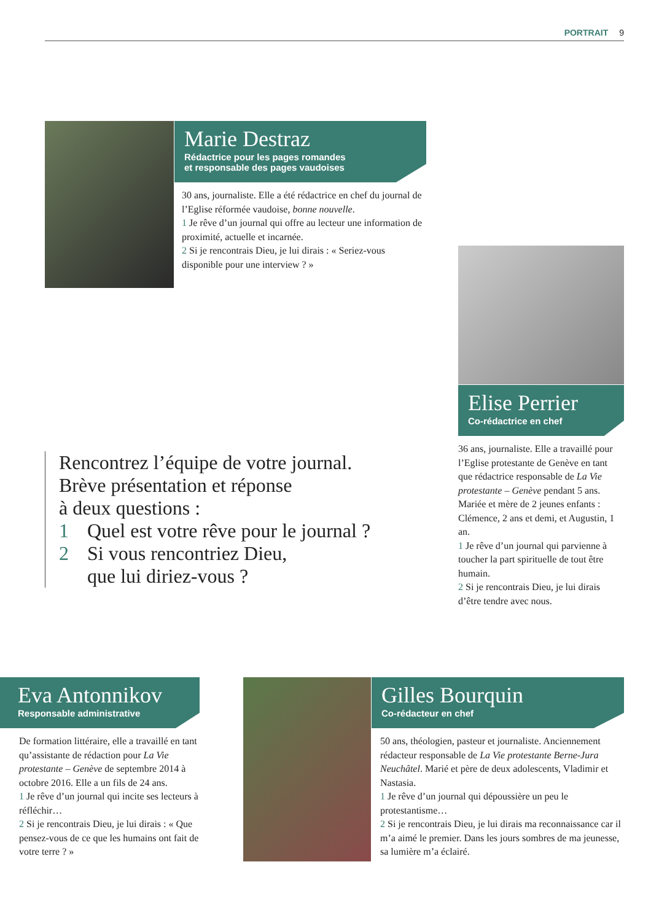PORTRAIT 9
Marie Destraz
Rédactrice pour les pages romandes
et responsable des pages vaudoises
30 ans, journaliste. Elle a été rédactrice en chef du journal de l’Eglise réformée vaudoise, bonne nouvelle.
1 Je rêve d’un journal qui offre au lecteur une information de proximité, actuelle et incarnée.
2 Si je rencontrais Dieu, je lui dirais : « Seriez-vous disponible pour une interview ? »
Elise Perrier
Co-rédactrice en chef
36 ans, journaliste. Elle a travaillé pour l’Eglise protestante de Genève en tant que rédactrice responsable de La Vie protestante – Genève pendant 5 ans. Mariée et mère de 2 jeunes enfants : Clémence, 2 ans et demi, et Augustin, 1 an.
1 Je rêve d’un journal qui parvienne à toucher la part spirituelle de tout être humain.
2 Si je rencontrais Dieu, je lui dirais d’être tendre avec nous.
Rencontrez l’équipe de votre journal.
Brève présentation et réponse
à deux questions :
1 Quel est votre rêve pour le journal ?
2 Si vous rencontriez Dieu,
que lui diriez-vous ?
Eva Antonnikov
Responsable administrative
De formation littéraire, elle a travaillé en tant qu’assistante de rédaction pour La Vie protestante – Genève de septembre 2014 à octobre 2016. Elle a un fils de 24 ans.
1 Je rêve d’un journal qui incite ses lecteurs à réfléchir…
2 Si je rencontrais Dieu, je lui dirais : « Que pensez-vous de ce que les humains ont fait de votre terre ? »
Gilles Bourquin
Co-rédacteur en chef
50 ans, théologien, pasteur et journaliste. Anciennement rédacteur responsable de La Vie protestante Berne-Jura Neuchâtel. Marié et père de deux adolescents, Vladimir et Nastasia.
1 Je rêve d’un journal qui dépoussière un peu le protestantisme…
2 Si je rencontrais Dieu, je lui dirais ma reconnaissance car il m’a aimé le premier. Dans les jours sombres de ma jeunesse, sa lumière m’a éclairé.